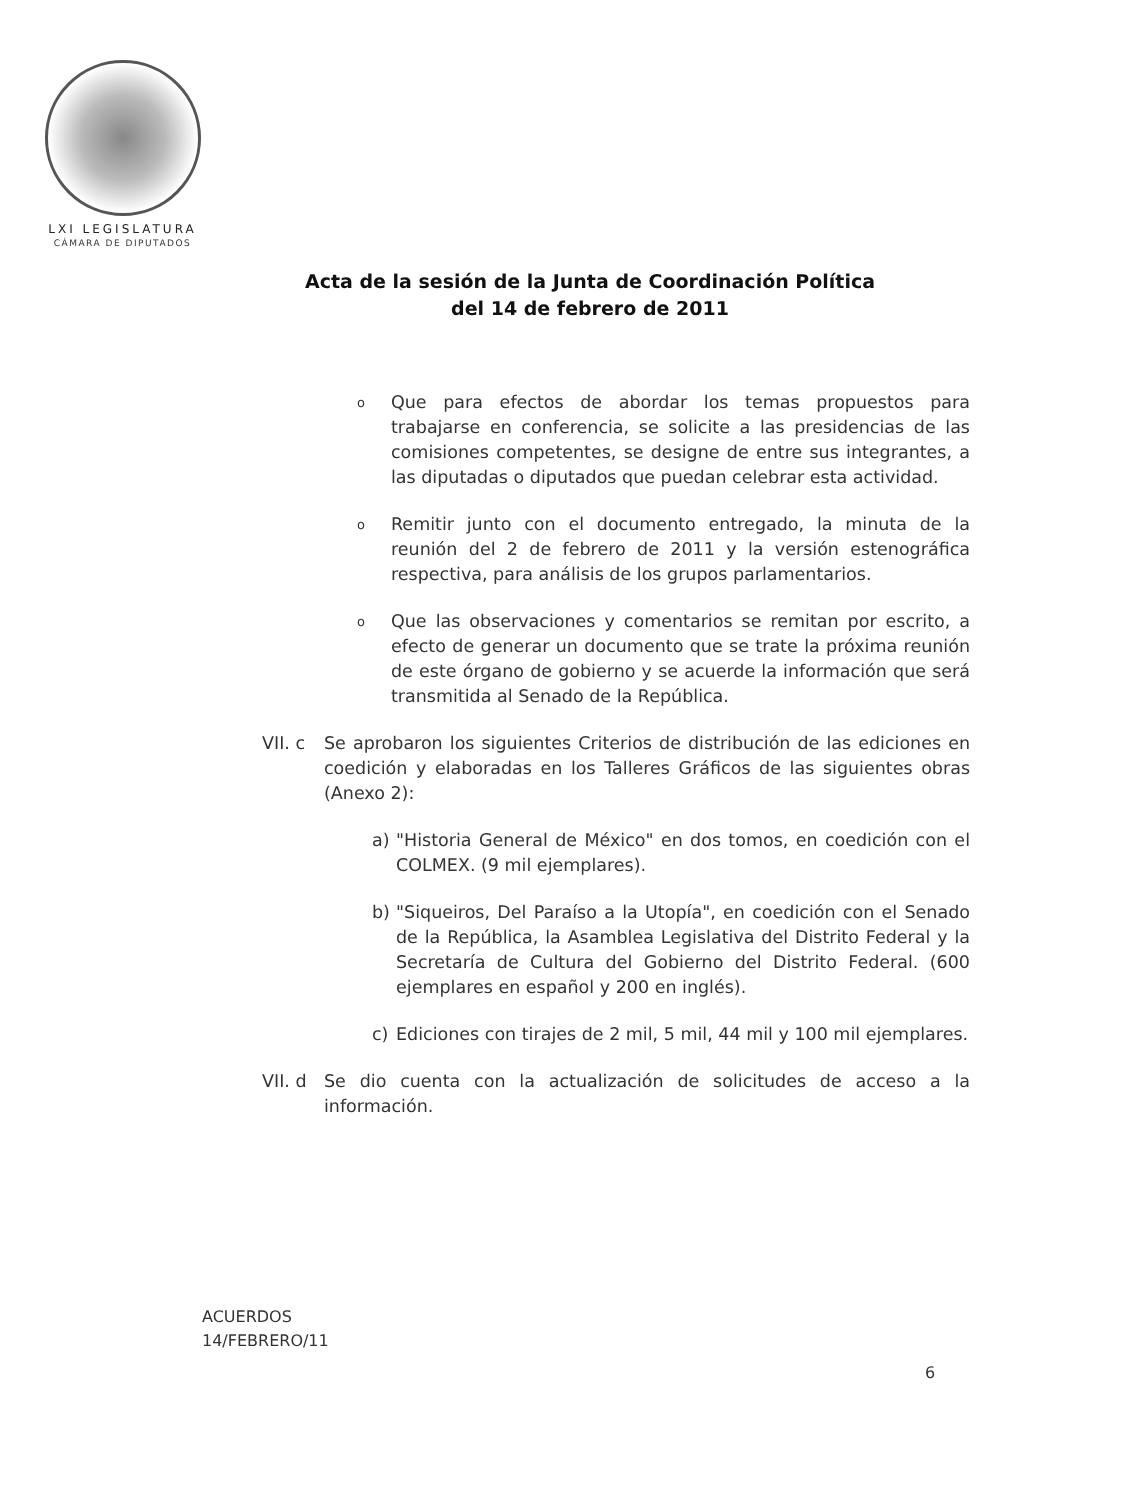LXI LEGISLATURA
CÁMARA DE DIPUTADOS
Acta de la sesión de la Junta de Coordinación Política
del 14 de febrero de 2011
o
Que para efectos de abordar los temas propuestos para trabajarse en conferencia, se solicite a las presidencias de las comisiones competentes, se designe de entre sus integrantes, a las diputadas o diputados que puedan celebrar esta actividad.
o
Remitir junto con el documento entregado, la minuta de la reunión del 2 de febrero de 2011 y la versión estenográfica respectiva, para análisis de los grupos parlamentarios.
o
Que las observaciones y comentarios se remitan por escrito, a efecto de generar un documento que se trate la próxima reunión de este órgano de gobierno y se acuerde la información que será transmitida al Senado de la República.
VII. c
Se aprobaron los siguientes Criterios de distribución de las ediciones en coedición y elaboradas en los Talleres Gráficos de las siguientes obras (Anexo 2):
a) "Historia General de México" en dos tomos, en coedición con el COLMEX. (9 mil ejemplares).
b) "Siqueiros, Del Paraíso a la Utopía", en coedición con el Senado de la República, la Asamblea Legislativa del Distrito Federal y la Secretaría de Cultura del Gobierno del Distrito Federal. (600 ejemplares en español y 200 en inglés).
c) Ediciones con tirajes de 2 mil, 5 mil, 44 mil y 100 mil ejemplares.
VII. d
Se dio cuenta con la actualización de solicitudes de acceso a la información.
ACUERDOS
14/FEBRERO/11
6